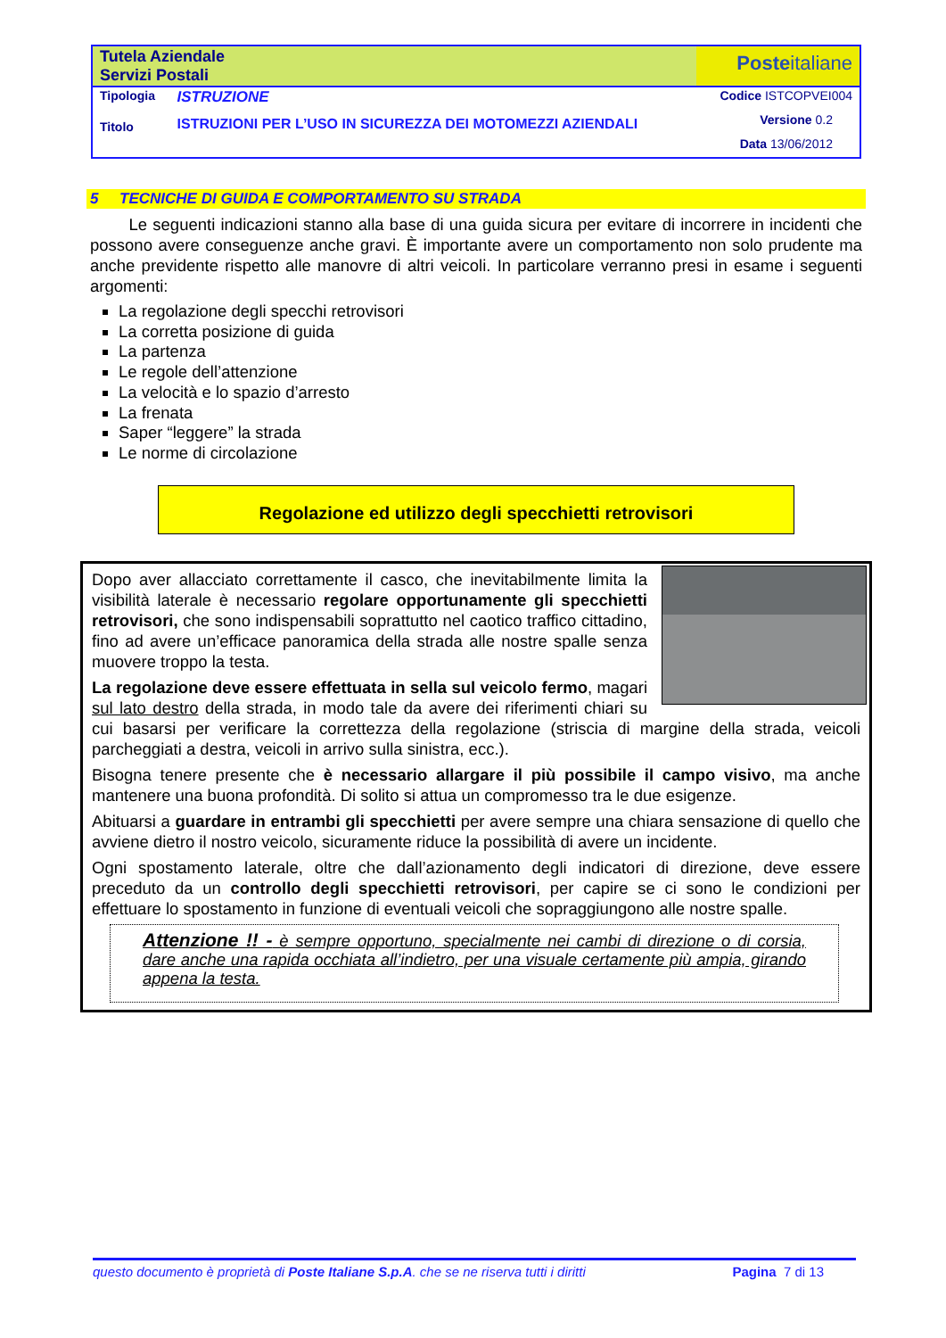| Tutela Aziendale Servizi Postali | | Poste italiane |
| Tipologia | ISTRUZIONE | Codice ISTCOPVEI004 |
| Titolo | ISTRUZIONI PER L’USO IN SICUREZZA DEI MOTOMEZZI AZIENDALI | Versione 0.2 Data 13/06/2012 |
5 TECNICHE DI GUIDA E COMPORTAMENTO SU STRADA
Le seguenti indicazioni stanno alla base di una guida sicura per evitare di incorrere in incidenti che possono avere conseguenze anche gravi. È importante avere un comportamento non solo prudente ma anche previdente rispetto alle manovre di altri veicoli. In particolare verranno presi in esame i seguenti argomenti:
La regolazione degli specchi retrovisori
La corretta posizione di guida
La partenza
Le regole dell’attenzione
La velocità e lo spazio d’arresto
La frenata
Saper “leggere” la strada
Le norme di circolazione
Regolazione ed utilizzo degli specchietti retrovisori
Dopo aver allacciato correttamente il casco, che inevitabilmente limita la visibilità laterale è necessario regolare opportunamente gli specchietti retrovisori, che sono indispensabili soprattutto nel caotico traffico cittadino, fino ad avere un’efficace panoramica della strada alle nostre spalle senza muovere troppo la testa.
La regolazione deve essere effettuata in sella sul veicolo fermo, magari sul lato destro della strada, in modo tale da avere dei riferimenti chiari su cui basarsi per verificare la correttezza della regolazione (striscia di margine della strada, veicoli parcheggiati a destra, veicoli in arrivo sulla sinistra, ecc.).
Bisogna tenere presente che è necessario allargare il più possibile il campo visivo, ma anche mantenere una buona profondità. Di solito si attua un compromesso tra le due esigenze.
Abituarsi a guardare in entrambi gli specchietti per avere sempre una chiara sensazione di quello che avviene dietro il nostro veicolo, sicuramente riduce la possibilità di avere un incidente.
Ogni spostamento laterale, oltre che dall’azionamento degli indicatori di direzione, deve essere preceduto da un controllo degli specchietti retrovisori, per capire se ci sono le condizioni per effettuare lo spostamento in funzione di eventuali veicoli che sopraggiungono alle nostre spalle.
Attenzione !! - è sempre opportuno, specialmente nei cambi di direzione o di corsia, dare anche una rapida occhiata all’indietro, per una visuale certamente più ampia, girando appena la testa.
questo documento è proprietà di Poste Italiane S.p.A. che se ne riserva tutti i diritti Pagina 7 di 13